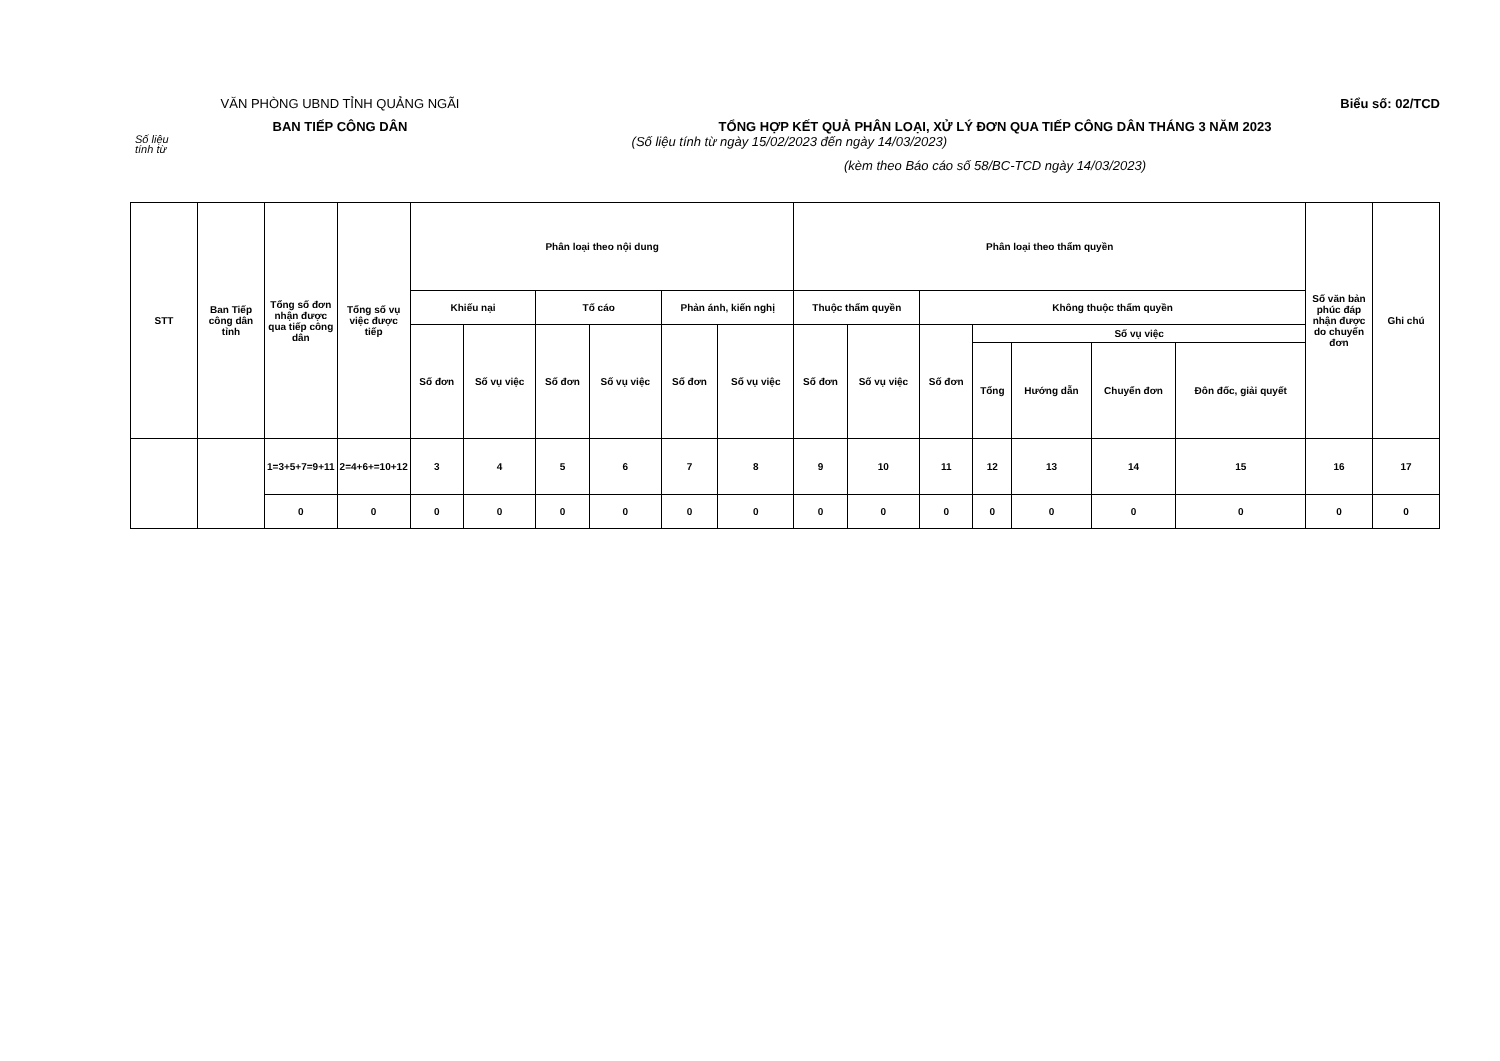VĂN PHÒNG UBND TỈNH QUẢNG NGÃI Biểu số: 02/TCD
BAN TIẾP CÔNG DÂN TỔNG HỢP KẾT QUẢ PHÂN LOẠI, XỬ LÝ ĐƠN QUA TIẾP CÔNG DÂN THÁNG 3 NĂM 2023
Số liệu
tính từ
(Số liệu tính từ ngày 15/02/2023 đến ngày 14/03/2023)
(kèm theo Báo cáo số 58/BC-TCD ngày 14/03/2023)
| STT | Ban Tiếp công dân tỉnh | Tổng số đơn nhận được qua tiếp công dân | Tổng số vụ việc được tiếp | Phân loại theo nội dung | | | | | | Phân loại theo thẩm quyền | | | | | | | Số văn bản phúc đáp nhận được do chuyển đơn | Ghi chú |
| --- | --- | --- | --- | --- | --- | --- | --- | --- | --- | --- | --- | --- | --- | --- | --- | --- | --- | --- |
| | | | | Khiếu nại | | Tố cáo | | Phản ánh, kiến nghị | | Thuộc thẩm quyền | | Không thuộc thẩm quyền | | | | | | |
| | | | | Số đơn | Số vụ việc | Số đơn | Số vụ việc | Số đơn | Số vụ việc | Số đơn | Số vụ việc | Số đơn | Số vụ việc | | | | | |
| | | | | | | | | | | | | | Tổng | Hướng dẫn | Chuyển đơn | Đôn đốc, giải quyết | | |
| | | 1=3+5+7=9+11 | 2=4+6+=10+12 | 3 | 4 | 5 | 6 | 7 | 8 | 9 | 10 | 11 | 12 | 13 | 14 | 15 | 16 | 17 |
| | | 0 | 0 | 0 | 0 | 0 | 0 | 0 | 0 | 0 | 0 | 0 | 0 | 0 | 0 | 0 | 0 | 0 |